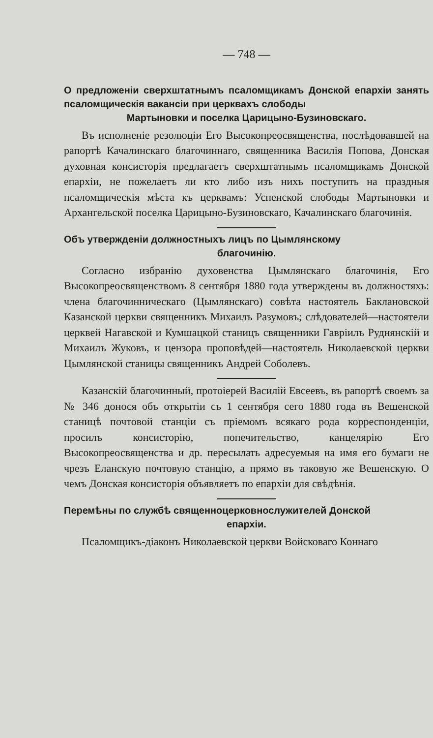— 748 —
О предложеніи сверхштатнымъ псаломщикамъ Донской епархіи занять псаломщическія вакансіи при церквахъ слободы
Мартыновки и поселка Царицыно-Бузиновскаго.
Въ исполненіе резолюціи Его Высокопреосвященства, послѣдовавшей на рапортѣ Качалинскаго благочиннаго, священника Василія Попова, Донская духовная консисторія предлагаетъ сверхштатнымъ псаломщикамъ Донской епархіи, не пожелаетъ ли кто либо изъ нихъ поступить на праздныя псаломщическія мѣста къ церквамъ: Успенской слободы Мартыновки и Архангельской поселка Царицыно-Бузиновскаго, Качалинскаго благочинія.
Объ утвержденіи должностныхъ лицъ по Цымлянскому
благочинію.
Согласно избранію духовенства Цымлянскаго благочинія, Его Высокопреосвященствомъ 8 сентября 1880 года утверждены въ должностяхъ: члена благочинническаго (Цымлянскаго) совѣта настоятель Баклановской Казанской церкви священникъ Михаилъ Разумовъ; слѣдователей—настоятели церквей Нагавской и Кумшацкой станицъ священники Гавріилъ Руднянскій и Михаилъ Жуковъ, и цензора проповѣдей—настоятель Николаевской церкви Цымлянской станицы священникъ Андрей Соболевъ.
Казанскій благочинный, протоіерей Василій Евсеевъ, въ рапортѣ своемъ за № 346 донося объ открытіи съ 1 сентября сего 1880 года въ Вешенской станицѣ почтовой станціи съ пріемомъ всякаго рода корреспонденціи, просилъ консисторію, попечительство, канцелярію Его Высокопреосвященства и др. пересылать адресуемыя на имя его бумаги не чрезъ Еланскую почтовую станцію, а прямо въ таковую же Вешенскую. О чемъ Донская консисторія объявляетъ по епархіи для свѣдѣнія.
Перемѣны по службѣ священноцерковнослужителей Донской
епархіи.
Псаломщикъ-діаконъ Николаевской церкви Войсковаго Коннаго